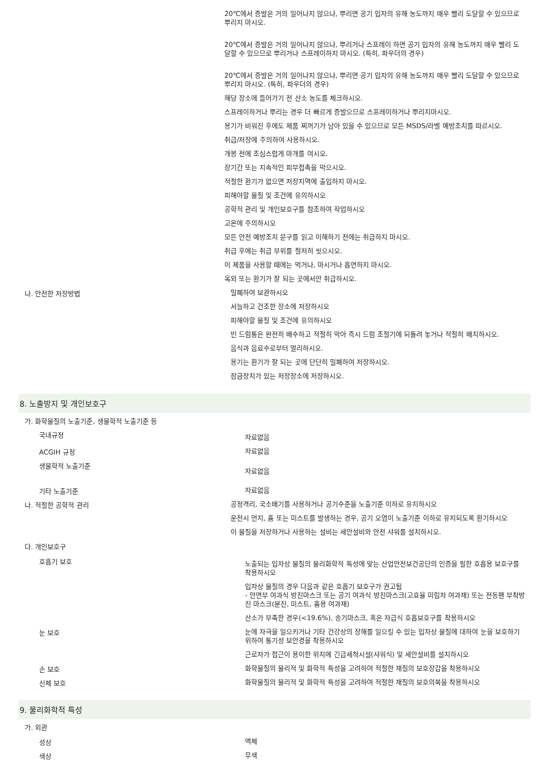20℃에서 증발은 거의 일어나지 않으나, 뿌리면 공기 입자의 유해 농도까지 매우 빨리 도달할 수 있으므로 뿌리지 마시오.
20℃에서 증발은 거의 일어나지 않으나, 뿌리거나 스프레이 하면 공기 입자의 유해 농도까지 매우 빨리 도달할 수 있으므로 뿌리거나 스프레이하지 마시오. (특히, 파우더의 경우)
20℃에서 증발은 거의 일어나지 않으나, 뿌리면 공기 입자의 유해 농도까지 매우 빨리 도달할 수 있으므로 뿌리지 마시오. (특히, 파우더의 경우)
해당 장소에 들어가기 전 산소 농도를 체크하시오.
스프레이하거나 뿌리는 경우 더 빠르게 증발으므로 스프레이하거나 뿌리지마시오.
용기가 비워진 후에도 제품 찌꺼기가 남아 있을 수 있으므로 모든 MSDS/라벨 예방조치를 따르시오.
취급/저장에 주의하여 사용하시오.
개봉 전에 조심스럽게 마개를 여시오.
장기간 또는 지속적인 피부접촉을 막으시오.
적절한 환기가 없으면 저장지역에 출입하지 마시오.
피해야할 물질 및 조건에 유의하시오
공학적 관리 및 개인보호구를 참조하여 작업하시오
고온에 주의하시오
모든 안전 예방조치 문구를 읽고 이해하기 전에는 취급하지 마시오.
취급 후에는 취급 부위를 철저히 씻으시오.
이 제품을 사용할 때에는 먹거나, 마시거나 흡연하지 마시오.
옥외 또는 환기가 잘 되는 곳에서만 취급하시오.
나. 안전한 저장방법
밀폐하여 보관하시오
서늘하고 건조한 장소에 저장하시오
피해야할 물질 및 조건에 유의하시오
빈 드럼통은 완전히 배수하고 적절히 막아 즉시 드럼 조절기에 되돌려 놓거나 적절히 배치하시오.
음식과 음료수로부터 멀리하시오.
용기는 환기가 잘 되는 곳에 단단히 밀폐하여 저장하시오.
잠금장치가 있는 저장장소에 저장하시오.
8. 노출방지 및 개인보호구
가. 화학물질의 노출기준, 생물학적 노출기준 등
국내규정
자료없음
ACGIH 규정
자료없음
생물학적 노출기준
자료없음
기타 노출기준
자료없음
나. 적절한 공학적 관리
공정격리, 국소배기를 사용하거나 공기수준을 노출기준 이하로 유지하시오
운전시 먼지, 흄 또는 미스트를 발생하는 경우, 공기 오염이 노출기준 이하로 유지되도록 환기하시오
이 물질을 저장하거나 사용하는 설비는 세안설비와 안전 샤워를 설치하시오.
다. 개인보호구
호흡기 보호
노출되는 입자상 물질의 물리화학적 특성에 맞는 산업안전보건공단의 인증을 필한 호흡용 보호구를 착용하시오
입자상 물질의 경우 다음과 같은 호흡기 보호구가 권고됨
- 안면부 여과식 방진마스크 또는 공기 여과식 방진마스크(고효율 미립자 여과재) 또는 전동팬 부착방진 마스크(분진, 미스트, 흄용 여과재)
산소가 부족한 경우(<19.6%), 송기마스크, 혹은 자급식 호흡보호구를 착용하시오
눈 보호
눈에 자극을 일으키거나 기타 건강상의 장해를 일으킬 수 있는 입자상 물질에 대하여 눈을 보호하기 위하여 통기성 보안경을 착용하시오
근로자가 접근이 용이한 위치에 긴급세척시설(샤워식) 및 세안설비를 설치하시오
손 보호
화학물질의 물리적 및 화학적 특성을 고려하여 적절한 재질의 보호장갑을 착용하시오
신체 보호
화학물질의 물리적 및 화학적 특성을 고려하여 적절한 재질의 보호의복을 착용하시오
9. 물리화학적 특성
가. 외관
성상
액체
색상
무색